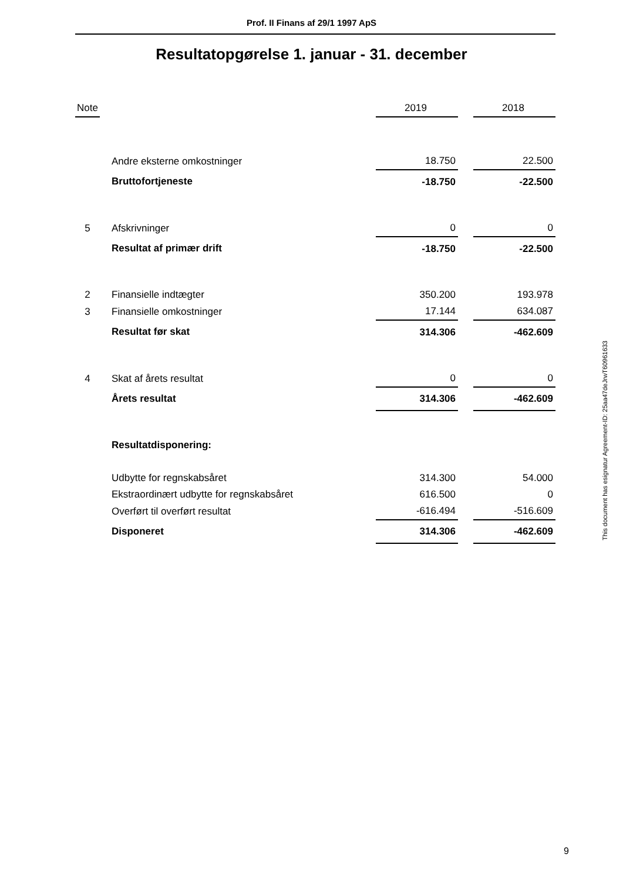Prof. II Finans af 29/1 1997 ApS
Resultatopgørelse 1. januar - 31. december
| Note | | 2019 | | 2018 |
| --- | --- | --- | --- | --- |
| | Andre eksterne omkostninger | 18.750 | | 22.500 |
| | Bruttofortjeneste | -18.750 | | -22.500 |
| 5 | Afskrivninger | 0 | | 0 |
| | Resultat af primær drift | -18.750 | | -22.500 |
| 2 | Finansielle indtægter | 350.200 | | 193.978 |
| 3 | Finansielle omkostninger | 17.144 | | 634.087 |
| | Resultat før skat | 314.306 | | -462.609 |
| 4 | Skat af årets resultat | 0 | | 0 |
| | Årets resultat | 314.306 | | -462.609 |
| | Resultatdisponering: | | | |
| | Udbytte for regnskabsåret | 314.300 | | 54.000 |
| | Ekstraordinært udbytte for regnskabsåret | 616.500 | | 0 |
| | Overført til overført resultat | -616.494 | | -516.609 |
| | Disponeret | 314.306 | | -462.609 |
This document has esignatur Agreement-ID: 25aa47deJrwT60961633
9